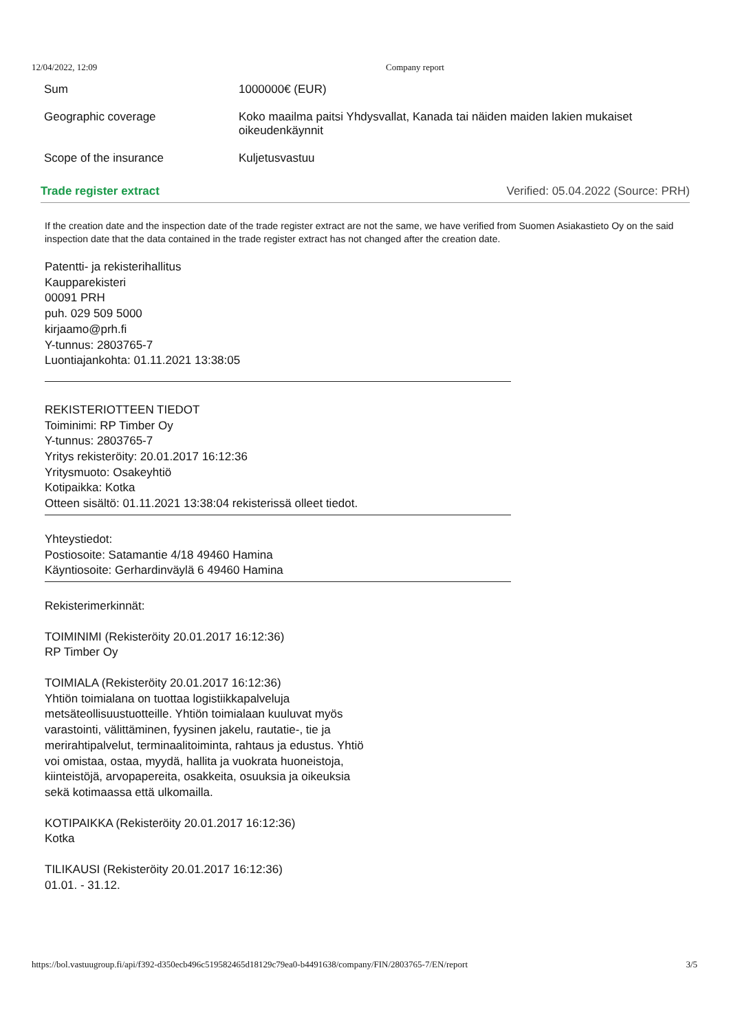12/04/2022, 12:09 Company report
| Sum | 1000000€ (EUR) |
| Geographic coverage | Koko maailma paitsi Yhdysvallat, Kanada tai näiden maiden lakien mukaiset oikeudenkäynnit |
| Scope of the insurance | Kuljetusvastuu |
Trade register extract Verified: 05.04.2022 (Source: PRH)
If the creation date and the inspection date of the trade register extract are not the same, we have verified from Suomen Asiakastieto Oy on the said inspection date that the data contained in the trade register extract has not changed after the creation date.
Patentti- ja rekisterihallitus
Kaupparekisteri
00091 PRH
puh. 029 509 5000
kirjaamo@prh.fi
Y-tunnus: 2803765-7
Luontiajankohta: 01.11.2021 13:38:05
REKISTERIOTTEEN TIEDOT
Toiminimi: RP Timber Oy
Y-tunnus: 2803765-7
Yritys rekisteröity: 20.01.2017 16:12:36
Yritysmuoto: Osakeyhtiö
Kotipaikka: Kotka
Otteen sisältö: 01.11.2021 13:38:04 rekisterissä olleet tiedot.
Yhteystiedot:
Postiosoite: Satamantie 4/18 49460 Hamina
Käyntiosoite: Gerhardinväylä 6 49460 Hamina
Rekisterimerkinnät:
TOIMINIMI (Rekisteröity 20.01.2017 16:12:36)
RP Timber Oy
TOIMIALA (Rekisteröity 20.01.2017 16:12:36)
Yhtiön toimialana on tuottaa logistiikkapalveluja
metsäteollisuustuotteille. Yhtiön toimialaan kuuluvat myös
varastointi, välittäminen, fyysinen jakelu, rautatie-, tie ja
merirahtipalvelut, terminaalitoiminta, rahtaus ja edustus. Yhtiö
voi omistaa, ostaa, myydä, hallita ja vuokrata huoneistoja,
kiinteistöjä, arvopapereita, osakkeita, osuuksia ja oikeuksia
sekä kotimaassa että ulkomailla.
KOTIPAIKKA (Rekisteröity 20.01.2017 16:12:36)
Kotka
TILIKAUSI (Rekisteröity 20.01.2017 16:12:36)
01.01. - 31.12.
https://bol.vastuugroup.fi/api/f392-d350ecb496c519582465d18129c79ea0-b4491638/company/FIN/2803765-7/EN/report 3/5